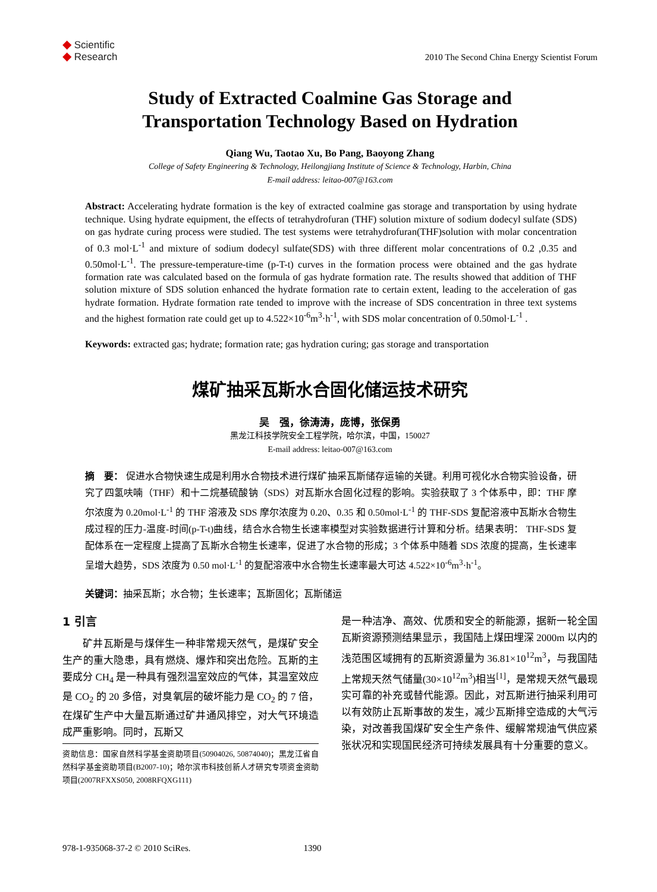◆ Scientific
◆ Research
2010 The Second China Energy Scientist Forum
Study of Extracted Coalmine Gas Storage and
Transportation Technology Based on Hydration
Qiang Wu, Taotao Xu, Bo Pang, Baoyong Zhang
College of Safety Engineering & Technology, Heilongjiang Institute of Science & Technology, Harbin, China
E-mail address: leitao-007@163.com
Abstract: Accelerating hydrate formation is the key of extracted coalmine gas storage and transportation by using hydrate technique. Using hydrate equipment, the effects of tetrahydrofuran (THF) solution mixture of sodium dodecyl sulfate (SDS) on gas hydrate curing process were studied. The test systems were tetrahydrofuran(THF)solution with molar concentration of 0.3 mol·L<sup>-1</sup> and mixture of sodium dodecyl sulfate(SDS) with three different molar concentrations of 0.2 ,0.35 and 0.50mol·L<sup>-1</sup>. The pressure-temperature-time (p-T-t) curves in the formation process were obtained and the gas hydrate formation rate was calculated based on the formula of gas hydrate formation rate. The results showed that addition of THF solution mixture of SDS solution enhanced the hydrate formation rate to certain extent, leading to the acceleration of gas hydrate formation. Hydrate formation rate tended to improve with the increase of SDS concentration in three text systems and the highest formation rate could get up to 4.522×10<sup>-6</sup>m<sup>3</sup>·h<sup>-1</sup>, with SDS molar concentration of 0.50mol·L<sup>-1</sup> .
Keywords: extracted gas; hydrate; formation rate; gas hydration curing; gas storage and transportation
煤矿抽采瓦斯水合固化储运技术研究
吴　强，徐涛涛，庞博，张保勇
黑龙江科技学院安全工程学院，哈尔滨，中国，150027
E-mail address: leitao-007@163.com
摘　要： 促进水合物快速生成是利用水合物技术进行煤矿抽采瓦斯储存运输的关键。利用可视化水合物实验设备，研究了四氢呋喃（THF）和十二烷基硫酸钠（SDS）对瓦斯水合固化过程的影响。实验获取了 3 个体系中，即：THF 摩尔浓度为 0.20mol·L<sup>-1</sup> 的 THF 溶液及 SDS 摩尔浓度为 0.20、0.35 和 0.50mol·L<sup>-1</sup> 的 THF-SDS 复配溶液中瓦斯水合物生成过程的压力-温度-时间(p-T-t)曲线，结合水合物生长速率模型对实验数据进行计算和分析。结果表明： THF-SDS 复配体系在一定程度上提高了瓦斯水合物生长速率，促进了水合物的形成；3 个体系中随着 SDS 浓度的提高，生长速率呈增大趋势，SDS 浓度为 0.50 mol·L<sup>-1</sup> 的复配溶液中水合物生长速率最大可达 4.522×10<sup>-6</sup>m<sup>3</sup>·h<sup>-1</sup>。
关键词：抽采瓦斯；水合物；生长速率；瓦斯固化；瓦斯储运
1 引言
矿井瓦斯是与煤伴生一种非常规天然气，是煤矿安全生产的重大隐患，具有燃烧、爆炸和突出危险。瓦斯的主要成分 CH<sub>4</sub> 是一种具有强烈温室效应的气体，其温室效应是 CO<sub>2</sub> 的 20 多倍，对臭氧层的破坏能力是 CO<sub>2</sub> 的 7 倍，在煤矿生产中大量瓦斯通过矿井通风排空，对大气环境造成严重影响。同时，瓦斯又
资助信息：国家自然科学基金资助项目(50904026, 50874040)；黑龙江省自然科学基金资助项目(B2007-10)；哈尔滨市科技创新人才研究专项资金资助项目(2007RFXXS050, 2008RFQXG111)
是一种洁净、高效、优质和安全的新能源，据新一轮全国瓦斯资源预测结果显示，我国陆上煤田埋深 2000m 以内的浅范围区域拥有的瓦斯资源量为 36.81×10<sup>12</sup>m<sup>3</sup>，与我国陆上常规天然气储量(30×10<sup>12</sup>m<sup>3</sup>)相当<sup>[1]</sup>，是常规天然气最现实可靠的补充或替代能源。因此，对瓦斯进行抽采利用可以有效防止瓦斯事故的发生，减少瓦斯排空造成的大气污染，对改善我国煤矿安全生产条件、缓解常规油气供应紧张状况和实现国民经济可持续发展具有十分重要的意义。
978-1-935068-37-2 © 2010 SciRes. 1390